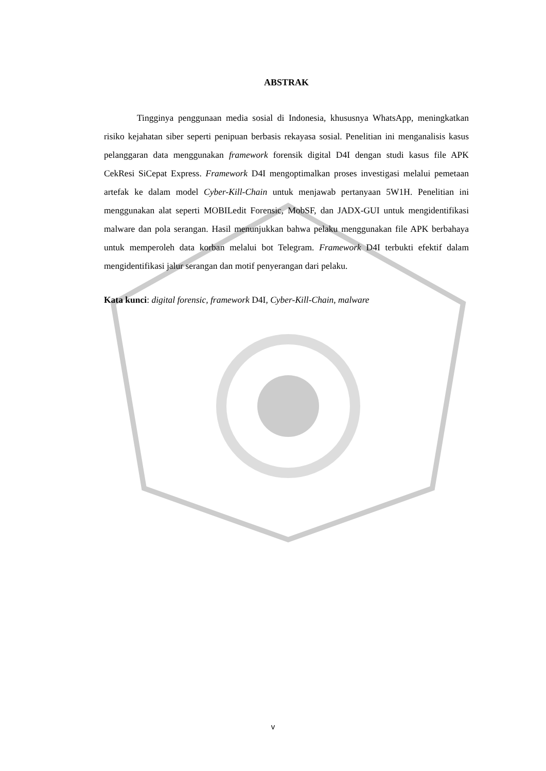ABSTRAK
Tingginya penggunaan media sosial di Indonesia, khususnya WhatsApp, meningkatkan risiko kejahatan siber seperti penipuan berbasis rekayasa sosial. Penelitian ini menganalisis kasus pelanggaran data menggunakan framework forensik digital D4I dengan studi kasus file APK CekResi SiCepat Express. Framework D4I mengoptimalkan proses investigasi melalui pemetaan artefak ke dalam model Cyber-Kill-Chain untuk menjawab pertanyaan 5W1H. Penelitian ini menggunakan alat seperti MOBILedit Forensic, MobSF, dan JADX-GUI untuk mengidentifikasi malware dan pola serangan. Hasil menunjukkan bahwa pelaku menggunakan file APK berbahaya untuk memperoleh data korban melalui bot Telegram. Framework D4I terbukti efektif dalam mengidentifikasi jalur serangan dan motif penyerangan dari pelaku.
Kata kunci: digital forensic, framework D4I, Cyber-Kill-Chain, malware
v